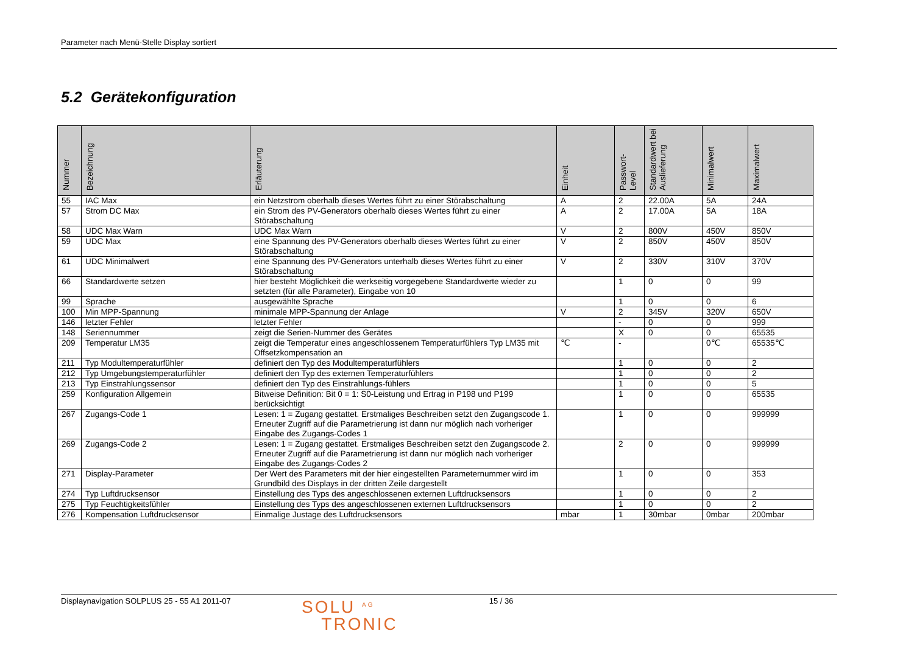Parameter nach Menü-Stelle Display sortiert
5.2 Gerätekonfiguration
| Nummer | Bezeichnung | Erläuterung | Einheit | Passwort- Level | Standardwert bei Auslieferung | Minimalwert | Maximalwert |
| --- | --- | --- | --- | --- | --- | --- | --- |
| 55 | IAC Max | ein Netzstrom oberhalb dieses Wertes führt zu einer Störabschaltung | A | 2 | 22.00A | 5A | 24A |
| 57 | Strom DC Max | ein Strom des PV-Generators oberhalb dieses Wertes führt zu einer Störabschaltung | A | 2 | 17.00A | 5A | 18A |
| 58 | UDC Max Warn | UDC Max Warn | V | 2 | 800V | 450V | 850V |
| 59 | UDC Max | eine Spannung des PV-Generators oberhalb dieses Wertes führt zu einer Störabschaltung | V | 2 | 850V | 450V | 850V |
| 61 | UDC Minimalwert | eine Spannung des PV-Generators unterhalb dieses Wertes führt zu einer Störabschaltung | V | 2 | 330V | 310V | 370V |
| 66 | Standardwerte setzen | hier besteht Möglichkeit die werkseitig vorgegebene Standardwerte wieder zu setzten (für alle Parameter), Eingabe von 10 | | 1 | 0 | 0 | 99 |
| 99 | Sprache | ausgewählte Sprache | | 1 | 0 | 0 | 6 |
| 100 | Min MPP-Spannung | minimale MPP-Spannung der Anlage | V | 2 | 345V | 320V | 650V |
| 146 | letzter Fehler | letzter Fehler | | - | 0 | 0 | 999 |
| 148 | Seriennummer | zeigt die Serien-Nummer des Gerätes | | X | 0 | 0 | 65535 |
| 209 | Temperatur LM35 | zeigt die Temperatur eines angeschlossenem Temperaturfühlers Typ LM35 mit Offsetzkompensation an | ℃ | - | | 0℃ | 65535℃ |
| 211 | Typ Modultemperaturfühler | definiert den Typ des Modultemperaturfühlers | | 1 | 0 | 0 | 2 |
| 212 | Typ Umgebungstemperaturfühler | definiert den Typ des externen Temperaturfühlers | | 1 | 0 | 0 | 2 |
| 213 | Typ Einstrahlungssensor | definiert den Typ des Einstrahlungs-fühlers | | 1 | 0 | 0 | 5 |
| 259 | Konfiguration Allgemein | Bitweise Definition: Bit 0 = 1: S0-Leistung und Ertrag in P198 und P199 berücksichtigt | | 1 | 0 | 0 | 65535 |
| 267 | Zugangs-Code 1 | Lesen: 1 = Zugang gestattet. Erstmaliges Beschreiben setzt den Zugangscode 1. Erneuter Zugriff auf die Parametrierung ist dann nur möglich nach vorheriger Eingabe des Zugangs-Codes 1 | | 1 | 0 | 0 | 999999 |
| 269 | Zugangs-Code 2 | Lesen: 1 = Zugang gestattet. Erstmaliges Beschreiben setzt den Zugangscode 2. Erneuter Zugriff auf die Parametrierung ist dann nur möglich nach vorheriger Eingabe des Zugangs-Codes 2 | | 2 | 0 | 0 | 999999 |
| 271 | Display-Parameter | Der Wert des Parameters mit der hier eingestellten Parameternummer wird im Grundbild des Displays in der dritten Zeile dargestellt | | 1 | 0 | 0 | 353 |
| 274 | Typ Luftdrucksensor | Einstellung des Typs des angeschlossenen externen Luftdrucksensors | | 1 | 0 | 0 | 2 |
| 275 | Typ Feuchtigkeitsfühler | Einstellung des Typs des angeschlossenen externen Luftdrucksensors | | 1 | 0 | 0 | 2 |
| 276 | Kompensation Luftdrucksensor | Einmalige Justage des Luftdrucksensors | mbar | 1 | 30mbar | 0mbar | 200mbar |
Displaynavigation SOLPLUS 25 - 55 A1 2011-07 SOLU <sup>AG</sup>
TRONIC 15 / 36